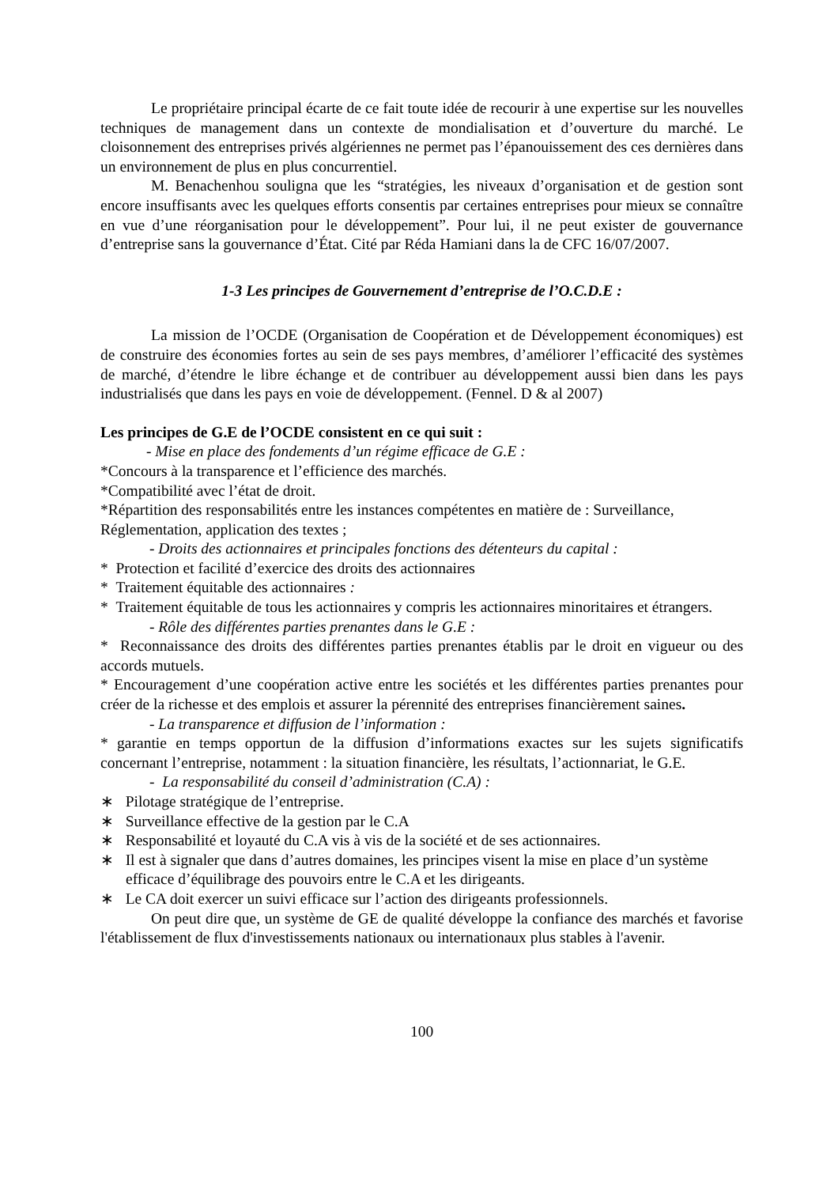Le propriétaire principal écarte de ce fait toute idée de recourir à une expertise sur les nouvelles techniques de management dans un contexte de mondialisation et d’ouverture du marché. Le cloisonnement des entreprises privés algériennes ne permet pas l’épanouissement des ces dernières dans un environnement de plus en plus concurrentiel.
M. Benachenhou souligna que les “stratégies, les niveaux d’organisation et de gestion sont encore insuffisants avec les quelques efforts consentis par certaines entreprises pour mieux se connaître en vue d’une réorganisation pour le développement”. Pour lui, il ne peut exister de gouvernance d’entreprise sans la gouvernance d’État. Cité par Réda Hamiani dans la de CFC 16/07/2007.
1-3 Les principes de Gouvernement d’entreprise de l’O.C.D.E :
La mission de l’OCDE (Organisation de Coopération et de Développement économiques) est de construire des économies fortes au sein de ses pays membres, d’améliorer l’efficacité des systèmes de marché, d’étendre le libre échange et de contribuer au développement aussi bien dans les pays industrialisés que dans les pays en voie de développement. (Fennel. D & al 2007)
Les principes de G.E de l’OCDE consistent en ce qui suit :
- Mise en place des fondements d’un régime efficace de G.E :
*Concours à la transparence et l’efficience des marchés.
*Compatibilité avec l’état de droit.
*Répartition des responsabilités entre les instances compétentes en matière de : Surveillance, Réglementation, application des textes ;
- Droits des actionnaires et principales fonctions des détenteurs du capital :
* Protection et facilité d’exercice des droits des actionnaires
* Traitement équitable des actionnaires :
* Traitement équitable de tous les actionnaires y compris les actionnaires minoritaires et étrangers.
- Rôle des différentes parties prenantes dans le G.E :
* Reconnaissance des droits des différentes parties prenantes établis par le droit en vigueur ou des accords mutuels.
* Encouragement d’une coopération active entre les sociétés et les différentes parties prenantes pour créer de la richesse et des emplois et assurer la pérennité des entreprises financièrement saines.
- La transparence et diffusion de l’information :
* garantie en temps opportun de la diffusion d’informations exactes sur les sujets significatifs concernant l’entreprise, notamment : la situation financière, les résultats, l’actionnariat, le G.E.
- La responsabilité du conseil d’administration (C.A) :
∗ Pilotage stratégique de l’entreprise.
∗ Surveillance effective de la gestion par le C.A
∗ Responsabilité et loyauté du C.A vis à vis de la société et de ses actionnaires.
∗ Il est à signaler que dans d’autres domaines, les principes visent la mise en place d’un système efficace d’équilibrage des pouvoirs entre le C.A et les dirigeants.
∗ Le CA doit exercer un suivi efficace sur l’action des dirigeants professionnels.
On peut dire que, un système de GE de qualité développe la confiance des marchés et favorise l'établissement de flux d'investissements nationaux ou internationaux plus stables à l'avenir.
100